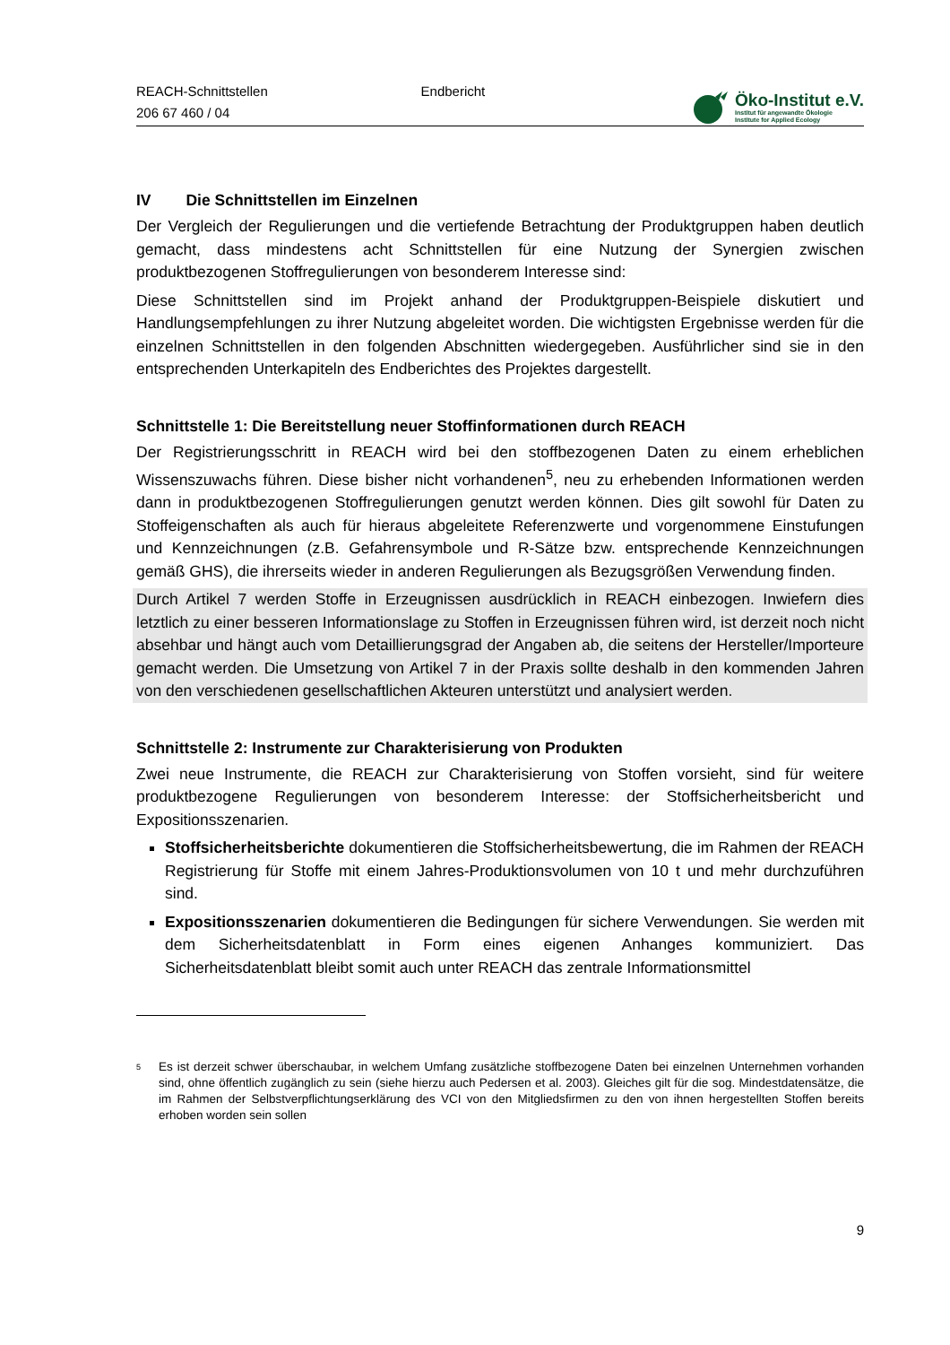REACH-Schnittstellen
206 67 460 / 04
Endbericht
Öko-Institut e.V.
Institut für angewandte Ökologie
Institute for Applied Ecology
IV Die Schnittstellen im Einzelnen
Der Vergleich der Regulierungen und die vertiefende Betrachtung der Produktgruppen haben deutlich gemacht, dass mindestens acht Schnittstellen für eine Nutzung der Synergien zwischen produktbezogenen Stoffregulierungen von besonderem Interesse sind:
Diese Schnittstellen sind im Projekt anhand der Produktgruppen-Beispiele diskutiert und Handlungsempfehlungen zu ihrer Nutzung abgeleitet worden. Die wichtigsten Ergebnisse werden für die einzelnen Schnittstellen in den folgenden Abschnitten wiedergegeben. Ausführlicher sind sie in den entsprechenden Unterkapiteln des Endberichtes des Projektes dargestellt.
Schnittstelle 1: Die Bereitstellung neuer Stoffinformationen durch REACH
Der Registrierungsschritt in REACH wird bei den stoffbezogenen Daten zu einem erheblichen Wissenszuwachs führen. Diese bisher nicht vorhandenen<sup>5</sup>, neu zu erhebenden Informationen werden dann in produktbezogenen Stoffregulierungen genutzt werden können. Dies gilt sowohl für Daten zu Stoffeigenschaften als auch für hieraus abgeleitete Referenzwerte und vorgenommene Einstufungen und Kennzeichnungen (z.B. Gefahrensymbole und R-Sätze bzw. entsprechende Kennzeichnungen gemäß GHS), die ihrerseits wieder in anderen Regulierungen als Bezugsgrößen Verwendung finden.
Durch Artikel 7 werden Stoffe in Erzeugnissen ausdrücklich in REACH einbezogen. Inwiefern dies letztlich zu einer besseren Informationslage zu Stoffen in Erzeugnissen führen wird, ist derzeit noch nicht absehbar und hängt auch vom Detaillierungsgrad der Angaben ab, die seitens der Hersteller/Importeure gemacht werden. Die Umsetzung von Artikel 7 in der Praxis sollte deshalb in den kommenden Jahren von den verschiedenen gesellschaftlichen Akteuren unterstützt und analysiert werden.
Schnittstelle 2: Instrumente zur Charakterisierung von Produkten
Zwei neue Instrumente, die REACH zur Charakterisierung von Stoffen vorsieht, sind für weitere produktbezogene Regulierungen von besonderem Interesse: der Stoffsicherheitsbericht und Expositionsszenarien.
Stoffsicherheitsberichte dokumentieren die Stoffsicherheitsbewertung, die im Rahmen der REACH Registrierung für Stoffe mit einem Jahres-Produktionsvolumen von 10 t und mehr durchzuführen sind.
Expositionsszenarien dokumentieren die Bedingungen für sichere Verwendungen. Sie werden mit dem Sicherheitsdatenblatt in Form eines eigenen Anhanges kommuniziert. Das Sicherheitsdatenblatt bleibt somit auch unter REACH das zentrale Informationsmittel
<sup>5</sup>
Es ist derzeit schwer überschaubar, in welchem Umfang zusätzliche stoffbezogene Daten bei einzelnen Unternehmen vorhanden sind, ohne öffentlich zugänglich zu sein (siehe hierzu auch Pedersen et al. 2003). Gleiches gilt für die sog. Mindestdatensätze, die im Rahmen der Selbstverpflichtungserklärung des VCI von den Mitgliedsfirmen zu den von ihnen hergestellten Stoffen bereits erhoben worden sein sollen
9